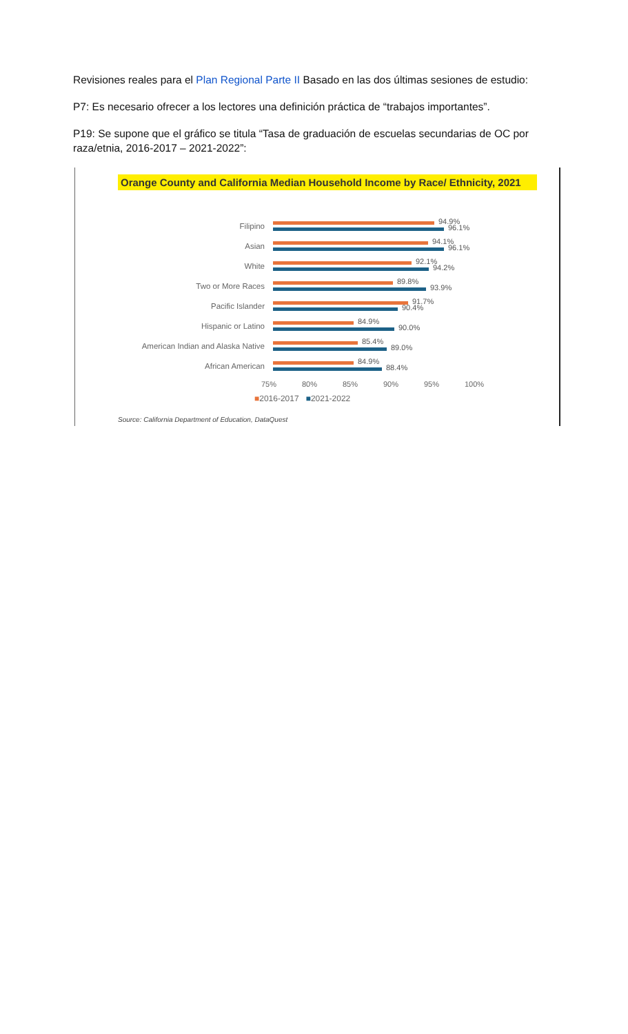Revisiones reales para el Plan Regional Parte II Basado en las dos últimas sesiones de estudio:
P7: Es necesario ofrecer a los lectores una definición práctica de “trabajos importantes”.
P19: Se supone que el gráfico se titula “Tasa de graduación de escuelas secundarias de OC por raza/etnia, 2016-2017 – 2021-2022”:
Orange County and California Median Household Income by Race/ Ethnicity, 2021
Filipino
94.9%
96.1%
Asian
94.1%
96.1%
White
92.1%
94.2%
Two or More Races
89.8%
93.9%
Pacific Islander
91.7%
90.4%
Hispanic or Latino
84.9%
90.0%
American Indian and Alaska Native
85.4%
89.0%
African American
84.9%
88.4%
75% 80% 85% 90% 95% 100%
■2016-2017 ■2021-2022
Source: California Department of Education, DataQuest